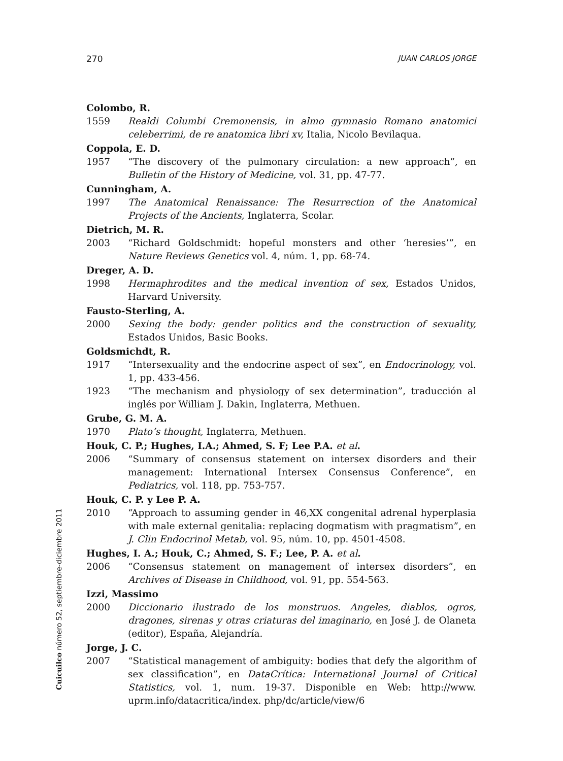270 JUAN CARLOS JORGE
Colombo, R.
1559 Realdi Columbi Cremonensis, in almo gymnasio Romano anatomici celeberrimi, de re anatomica libri xv, Italia, Nicolo Bevilaqua.
Coppola, E. D.
1957 “The discovery of the pulmonary circulation: a new approach”, en Bulletin of the History of Medicine, vol. 31, pp. 47-77.
Cunningham, A.
1997 The Anatomical Renaissance: The Resurrection of the Anatomical Projects of the Ancients, Inglaterra, Scolar.
Dietrich, M. R.
2003 “Richard Goldschmidt: hopeful monsters and other ‘heresies’”, en Nature Reviews Genetics vol. 4, núm. 1, pp. 68-74.
Dreger, A. D.
1998 Hermaphrodites and the medical invention of sex, Estados Unidos, Harvard University.
Fausto-Sterling, A.
2000 Sexing the body: gender politics and the construction of sexuality, Estados Unidos, Basic Books.
Goldsmichdt, R.
1917 “Intersexuality and the endocrine aspect of sex”, en Endocrinology, vol. 1, pp. 433-456.
1923 “The mechanism and physiology of sex determination”, traducción al inglés por William J. Dakin, Inglaterra, Methuen.
Grube, G. M. A.
1970 Plato’s thought, Inglaterra, Methuen.
Houk, C. P.; Hughes, I.A.; Ahmed, S. F; Lee P.A. et al.
2006 “Summary of consensus statement on intersex disorders and their management: International Intersex Consensus Conference”, en Pediatrics, vol. 118, pp. 753-757.
Houk, C. P. y Lee P. A.
2010 “Approach to assuming gender in 46,XX congenital adrenal hyperplasia with male external genitalia: replacing dogmatism with pragmatism”, en J. Clin Endocrinol Metab, vol. 95, núm. 10, pp. 4501-4508.
Hughes, I. A.; Houk, C.; Ahmed, S. F.; Lee, P. A. et al.
2006 “Consensus statement on management of intersex disorders”, en Archives of Disease in Childhood, vol. 91, pp. 554-563.
Izzi, Massimo
2000 Diccionario ilustrado de los monstruos. Angeles, diablos, ogros, dragones, sirenas y otras criaturas del imaginario, en José J. de Olaneta (editor), España, Alejandría.
Jorge, J. C.
2007 “Statistical management of ambiguity: bodies that defy the algorithm of sex classification”, en DataCrítica: International Journal of Critical Statistics, vol. 1, num. 19-37. Disponible en Web: http://www. uprm.info/datacritica/index. php/dc/article/view/6
Cuicuilco número 52, septiembre-diciembre 2011